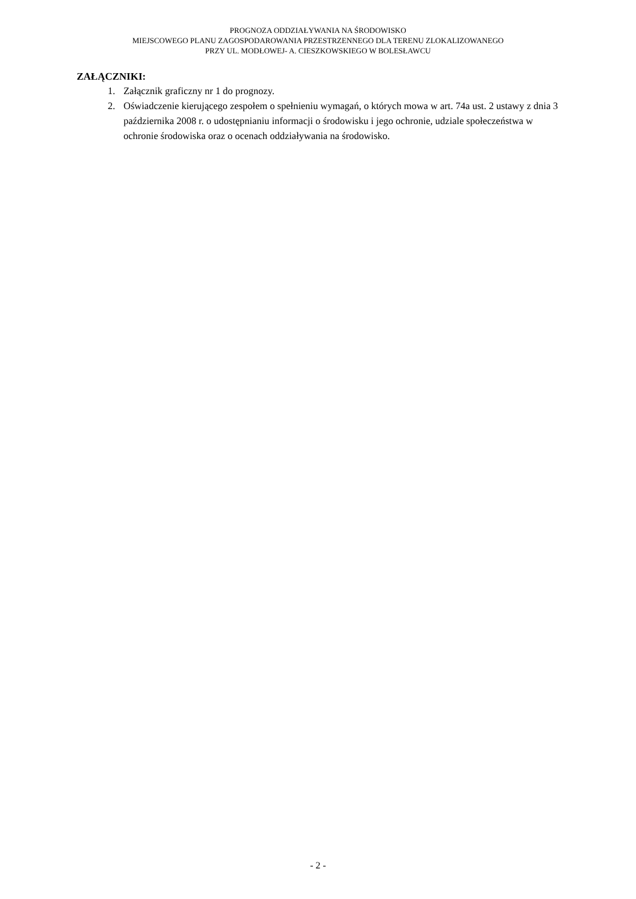PROGNOZA ODDZIAŁYWANIA NA ŚRODOWISKO
MIEJSCOWEGO PLANU ZAGOSPODAROWANIA PRZESTRZENNEGO DLA TERENU ZLOKALIZOWANEGO
PRZY UL. MODŁOWEJ- A. CIESZKOWSKIEGO W BOLESŁAWCU
ZAŁĄCZNIKI:
1. Załącznik graficzny nr 1 do prognozy.
2. Oświadczenie kierującego zespołem o spełnieniu wymagań, o których mowa w art. 74a ust. 2 ustawy z dnia 3 października 2008 r. o udostępnianiu informacji o środowisku i jego ochronie, udziale społeczeństwa w ochronie środowiska oraz o ocenach oddziaływania na środowisko.
- 2 -